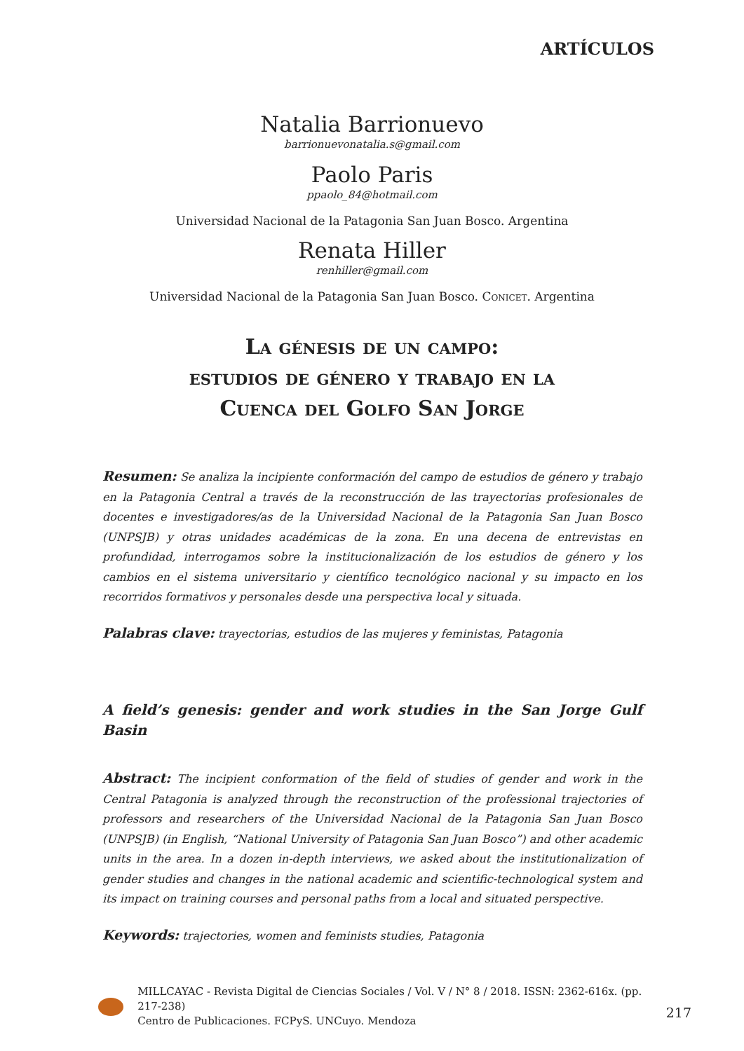ARTÍCULOS
Natalia Barrionuevo
barrionuevonatalia.s@gmail.com
Paolo Paris
ppaolo_84@hotmail.com
Universidad Nacional de la Patagonia San Juan Bosco. Argentina
Renata Hiller
renhiller@gmail.com
Universidad Nacional de la Patagonia San Juan Bosco. Conicet. Argentina
La génesis de un campo:
estudios de género y trabajo en la
Cuenca del Golfo San Jorge
Resumen: Se analiza la incipiente conformación del campo de estudios de género y trabajo en la Patagonia Central a través de la reconstrucción de las trayectorias profesionales de docentes e investigadores/as de la Universidad Nacional de la Patagonia San Juan Bosco (UNPSJB) y otras unidades académicas de la zona. En una decena de entrevistas en profundidad, interrogamos sobre la institucionalización de los estudios de género y los cambios en el sistema universitario y científico tecnológico nacional y su impacto en los recorridos formativos y personales desde una perspectiva local y situada.
Palabras clave: trayectorias, estudios de las mujeres y feministas, Patagonia
A field’s genesis: gender and work studies in the San Jorge Gulf Basin
Abstract: The incipient conformation of the field of studies of gender and work in the Central Patagonia is analyzed through the reconstruction of the professional trajectories of professors and researchers of the Universidad Nacional de la Patagonia San Juan Bosco (UNPSJB) (in English, “National University of Patagonia San Juan Bosco”) and other academic units in the area. In a dozen in-depth interviews, we asked about the institutionalization of gender studies and changes in the national academic and scientific-technological system and its impact on training courses and personal paths from a local and situated perspective.
Keywords: trajectories, women and feminists studies, Patagonia
MILLCAYAC - Revista Digital de Ciencias Sociales / Vol. V / N° 8 / 2018. ISSN: 2362-616x. (pp. 217-238)
Centro de Publicaciones. FCPyS. UNCuyo. Mendoza
217